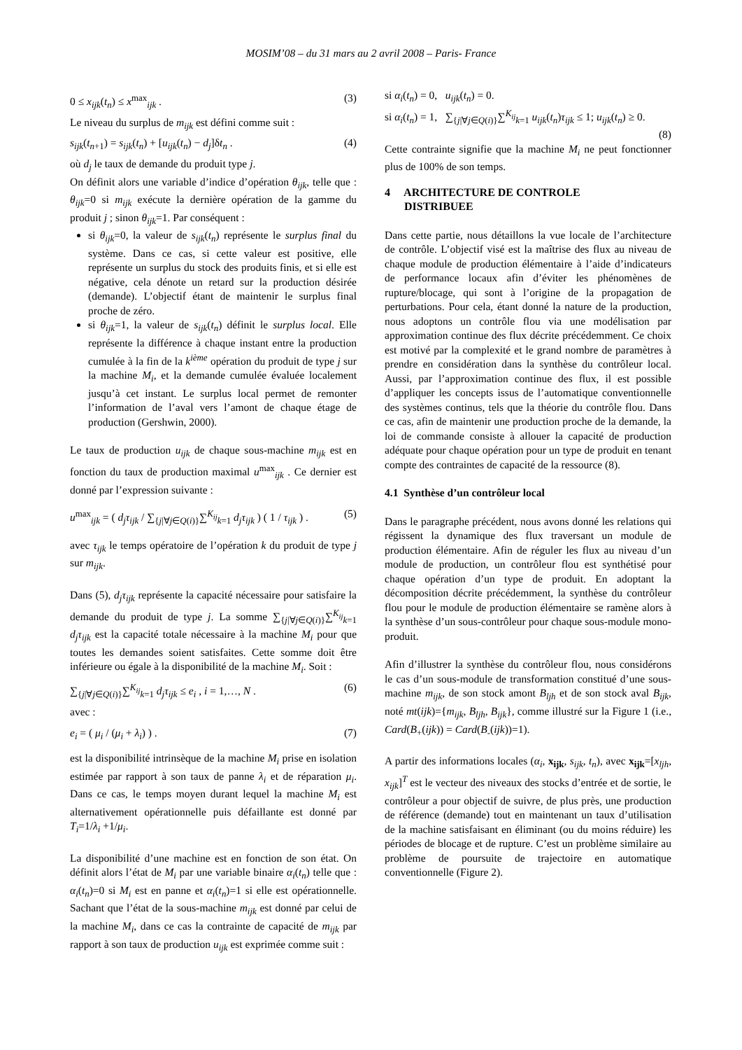MOSIM’08 – du 31 mars au 2 avril 2008 – Paris- France
0 ≤ x<sub>ijk</sub>(t<sub>n</sub>) ≤ x<sup>max</sup><sub>ijk</sub> . (3)
Le niveau du surplus de m<sub>ijk</sub> est défini comme suit :
s<sub>ijk</sub>(t<sub>n+1</sub>) = s<sub>ijk</sub>(t<sub>n</sub>) + [u<sub>ijk</sub>(t<sub>n</sub>) − d<sub>j</sub>]δt<sub>n</sub> . (4)
où d<sub>j</sub> le taux de demande du produit type j.
On définit alors une variable d’indice d’opération θ<sub>ijk</sub>, telle que : θ<sub>ijk</sub>=0 si m<sub>ijk</sub> exécute la dernière opération de la gamme du produit j ; sinon θ<sub>ijk</sub>=1. Par conséquent :
si θ<sub>ijk</sub>=0, la valeur de s<sub>ijk</sub>(t<sub>n</sub>) représente le surplus final du système. Dans ce cas, si cette valeur est positive, elle représente un surplus du stock des produits finis, et si elle est négative, cela dénote un retard sur la production désirée (demande). L’objectif étant de maintenir le surplus final proche de zéro.
si θ<sub>ijk</sub>=1, la valeur de s<sub>ijk</sub>(t<sub>n</sub>) définit le surplus local. Elle représente la différence à chaque instant entre la production cumulée à la fin de la k<sup>ième</sup> opération du produit de type j sur la machine M<sub>i</sub>, et la demande cumulée évaluée localement jusqu’à cet instant. Le surplus local permet de remonter l’information de l’aval vers l’amont de chaque étage de production (Gershwin, 2000).
Le taux de production u<sub>ijk</sub> de chaque sous-machine m<sub>ijk</sub> est en fonction du taux de production maximal u<sup>max</sup><sub>ijk</sub> . Ce dernier est donné par l’expression suivante :
u<sup>max</sup><sub>ijk</sub> = ( d<sub>j</sub>τ<sub>ijk</sub> / ∑<sub>{j|∀j∈Q(i)}</sub>∑<sup>K<sub>ij</sub></sup><sub>k=1</sub> d<sub>j</sub>τ<sub>ijk</sub> ) ( 1 / τ<sub>ijk</sub> ) . (5)
avec τ<sub>ijk</sub> le temps opératoire de l’opération k du produit de type j sur m<sub>ijk</sub>.
Dans (5), d<sub>j</sub>τ<sub>ijk</sub> représente la capacité nécessaire pour satisfaire la demande du produit de type j. La somme ∑<sub>{j|∀j∈Q(i)}</sub>∑<sup>K<sub>ij</sub></sup><sub>k=1</sub> d<sub>j</sub>τ<sub>ijk</sub> est la capacité totale nécessaire à la machine M<sub>i</sub> pour que toutes les demandes soient satisfaites. Cette somme doit être inférieure ou égale à la disponibilité de la machine M<sub>i</sub>. Soit :
∑<sub>{j|∀j∈Q(i)}</sub>∑<sup>K<sub>ij</sub></sup><sub>k=1</sub> d<sub>j</sub>τ<sub>ijk</sub> ≤ e<sub>i</sub> , i = 1,…, N . (6)
avec :
e<sub>i</sub> = ( μ<sub>i</sub> / (μ<sub>i</sub> + λ<sub>i</sub>) ) . (7)
est la disponibilité intrinsèque de la machine M<sub>i</sub> prise en isolation estimée par rapport à son taux de panne λ<sub>i</sub> et de réparation μ<sub>i</sub>. Dans ce cas, le temps moyen durant lequel la machine M<sub>i</sub> est alternativement opérationnelle puis défaillante est donné par T<sub>i</sub>=1/λ<sub>i</sub> +1/μ<sub>i</sub>.
La disponibilité d’une machine est en fonction de son état. On définit alors l’état de M<sub>i</sub> par une variable binaire α<sub>i</sub>(t<sub>n</sub>) telle que : α<sub>i</sub>(t<sub>n</sub>)=0 si M<sub>i</sub> est en panne et α<sub>i</sub>(t<sub>n</sub>)=1 si elle est opérationnelle. Sachant que l’état de la sous-machine m<sub>ijk</sub> est donné par celui de la machine M<sub>i</sub>, dans ce cas la contrainte de capacité de m<sub>ijk</sub> par rapport à son taux de production u<sub>ijk</sub> est exprimée comme suit :
si α<sub>i</sub>(t<sub>n</sub>) = 0, u<sub>ijk</sub>(t<sub>n</sub>) = 0.
si α<sub>i</sub>(t<sub>n</sub>) = 1, ∑<sub>{j|∀j∈Q(i)}</sub>∑<sup>K<sub>ij</sub></sup><sub>k=1</sub> u<sub>ijk</sub>(t<sub>n</sub>)τ<sub>ijk</sub> ≤ 1; u<sub>ijk</sub>(t<sub>n</sub>) ≥ 0.
(8)
Cette contrainte signifie que la machine M<sub>i</sub> ne peut fonctionner plus de 100% de son temps.
4 ARCHITECTURE DE CONTROLE
DISTRIBUEE
Dans cette partie, nous détaillons la vue locale de l’architecture de contrôle. L’objectif visé est la maîtrise des flux au niveau de chaque module de production élémentaire à l’aide d’indicateurs de performance locaux afin d’éviter les phénomènes de rupture/blocage, qui sont à l’origine de la propagation de perturbations. Pour cela, étant donné la nature de la production, nous adoptons un contrôle flou via une modélisation par approximation continue des flux décrite précédemment. Ce choix est motivé par la complexité et le grand nombre de paramètres à prendre en considération dans la synthèse du contrôleur local. Aussi, par l’approximation continue des flux, il est possible d’appliquer les concepts issus de l’automatique conventionnelle des systèmes continus, tels que la théorie du contrôle flou. Dans ce cas, afin de maintenir une production proche de la demande, la loi de commande consiste à allouer la capacité de production adéquate pour chaque opération pour un type de produit en tenant compte des contraintes de capacité de la ressource (8).
4.1 Synthèse d’un contrôleur local
Dans le paragraphe précédent, nous avons donné les relations qui régissent la dynamique des flux traversant un module de production élémentaire. Afin de réguler les flux au niveau d’un module de production, un contrôleur flou est synthétisé pour chaque opération d’un type de produit. En adoptant la décomposition décrite précédemment, la synthèse du contrôleur flou pour le module de production élémentaire se ramène alors à la synthèse d’un sous-contrôleur pour chaque sous-module mono-produit.
Afin d’illustrer la synthèse du contrôleur flou, nous considérons le cas d’un sous-module de transformation constitué d’une sous-machine m<sub>ijk</sub>, de son stock amont B<sub>ljh</sub> et de son stock aval B<sub>ijk</sub>, noté mt(ijk)={m<sub>ijk</sub>, B<sub>ljh</sub>, B<sub>ijk</sub>}, comme illustré sur la Figure 1 (i.e., Card(B<sub>+</sub>(ijk)) = Card(B<sub>-</sub>(ijk))=1).
A partir des informations locales (α<sub>i</sub>, x<sub>ijk</sub>, s<sub>ijk</sub>, t<sub>n</sub>), avec x<sub>ijk</sub>=[x<sub>ljh</sub>, x<sub>ijk</sub>]<sup>T</sup> est le vecteur des niveaux des stocks d’entrée et de sortie, le contrôleur a pour objectif de suivre, de plus près, une production de référence (demande) tout en maintenant un taux d’utilisation de la machine satisfaisant en éliminant (ou du moins réduire) les périodes de blocage et de rupture. C’est un problème similaire au problème de poursuite de trajectoire en automatique conventionnelle (Figure 2).